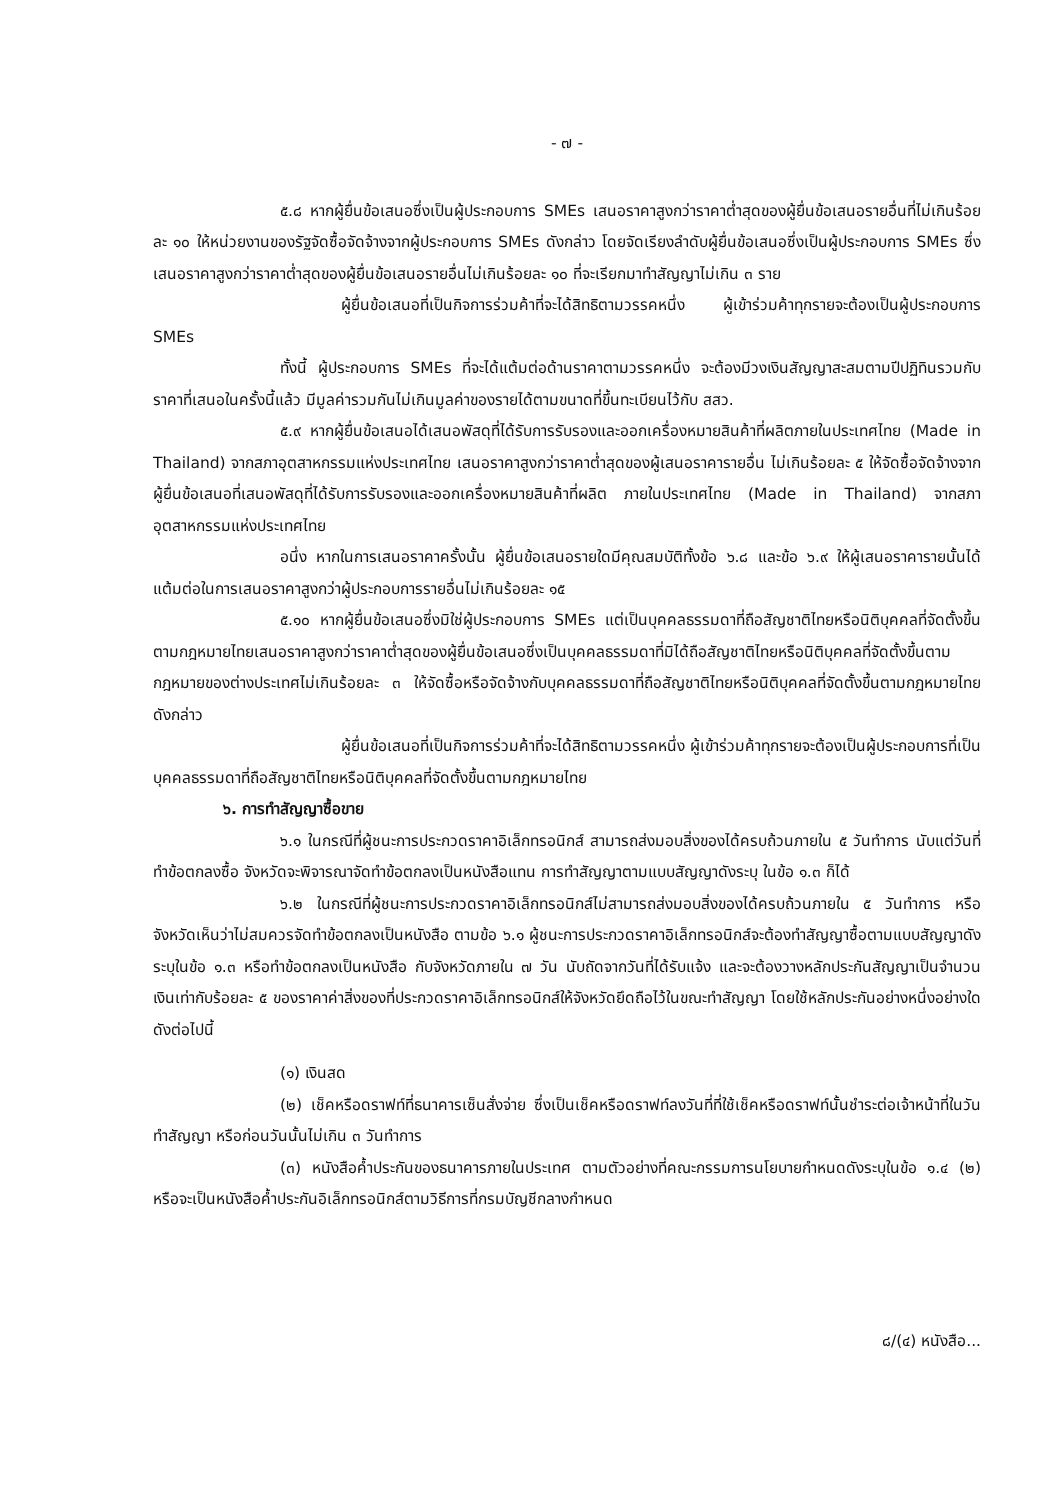- ๗ -
๕.๘ หากผู้ยื่นข้อเสนอซึ่งเป็นผู้ประกอบการ SMEs เสนอราคาสูงกว่าราคาต่ำสุดของผู้ยื่นข้อเสนอรายอื่นที่ไม่เกินร้อยละ ๑๐ ให้หน่วยงานของรัฐจัดซื้อจัดจ้างจากผู้ประกอบการ SMEs ดังกล่าว โดยจัดเรียงลำดับผู้ยื่นข้อเสนอซึ่งเป็นผู้ประกอบการ SMEs ซึ่งเสนอราคาสูงกว่าราคาต่ำสุดของผู้ยื่นข้อเสนอรายอื่นไม่เกินร้อยละ ๑๐ ที่จะเรียกมาทำสัญญาไม่เกิน ๓ ราย
ผู้ยื่นข้อเสนอที่เป็นกิจการร่วมค้าที่จะได้สิทธิตามวรรคหนึ่ง ผู้เข้าร่วมค้าทุกรายจะต้องเป็นผู้ประกอบการ SMEs
ทั้งนี้ ผู้ประกอบการ SMEs ที่จะได้แต้มต่อด้านราคาตามวรรคหนึ่ง จะต้องมีวงเงินสัญญาสะสมตามปีปฏิทินรวมกับราคาที่เสนอในครั้งนี้แล้ว มีมูลค่ารวมกันไม่เกินมูลค่าของรายได้ตามขนาดที่ขึ้นทะเบียนไว้กับ สสว.
๕.๙ หากผู้ยื่นข้อเสนอได้เสนอพัสดุที่ได้รับการรับรองและออกเครื่องหมายสินค้าที่ผลิตภายในประเทศไทย (Made in Thailand) จากสภาอุตสาหกรรมแห่งประเทศไทย เสนอราคาสูงกว่าราคาต่ำสุดของผู้เสนอราคารายอื่น ไม่เกินร้อยละ ๕ ให้จัดซื้อจัดจ้างจากผู้ยื่นข้อเสนอที่เสนอพัสดุที่ได้รับการรับรองและออกเครื่องหมายสินค้าที่ผลิต ภายในประเทศไทย (Made in Thailand) จากสภาอุตสาหกรรมแห่งประเทศไทย
อนึ่ง หากในการเสนอราคาครั้งนั้น ผู้ยื่นข้อเสนอรายใดมีคุณสมบัติทั้งข้อ ๖.๘ และข้อ ๖.๙ ให้ผู้เสนอราคารายนั้นได้แต้มต่อในการเสนอราคาสูงกว่าผู้ประกอบการรายอื่นไม่เกินร้อยละ ๑๕
๕.๑๐ หากผู้ยื่นข้อเสนอซึ่งมิใช่ผู้ประกอบการ SMEs แต่เป็นบุคคลธรรมดาที่ถือสัญชาติไทยหรือนิติบุคคลที่จัดตั้งขึ้นตามกฎหมายไทยเสนอราคาสูงกว่าราคาต่ำสุดของผู้ยื่นข้อเสนอซึ่งเป็นบุคคลธรรมดาที่มิได้ถือสัญชาติไทยหรือนิติบุคคลที่จัดตั้งขึ้นตามกฎหมายของต่างประเทศไม่เกินร้อยละ ๓ ให้จัดซื้อหรือจัดจ้างกับบุคคลธรรมดาที่ถือสัญชาติไทยหรือนิติบุคคลที่จัดตั้งขึ้นตามกฎหมายไทยดังกล่าว
ผู้ยื่นข้อเสนอที่เป็นกิจการร่วมค้าที่จะได้สิทธิตามวรรคหนึ่ง ผู้เข้าร่วมค้าทุกรายจะต้องเป็นผู้ประกอบการที่เป็นบุคคลธรรมดาที่ถือสัญชาติไทยหรือนิติบุคคลที่จัดตั้งขึ้นตามกฎหมายไทย
๖. การทำสัญญาซื้อขาย
๖.๑ ในกรณีที่ผู้ชนะการประกวดราคาอิเล็กทรอนิกส์ สามารถส่งมอบสิ่งของได้ครบถ้วนภายใน ๕ วันทำการ นับแต่วันที่ทำข้อตกลงซื้อ จังหวัดจะพิจารณาจัดทำข้อตกลงเป็นหนังสือแทน การทำสัญญาตามแบบสัญญาดังระบุ ในข้อ ๑.๓ ก็ได้
๖.๒ ในกรณีที่ผู้ชนะการประกวดราคาอิเล็กทรอนิกส์ไม่สามารถส่งมอบสิ่งของได้ครบถ้วนภายใน ๕ วันทำการ หรือ จังหวัดเห็นว่าไม่สมควรจัดทำข้อตกลงเป็นหนังสือ ตามข้อ ๖.๑ ผู้ชนะการประกวดราคาอิเล็กทรอนิกส์จะต้องทำสัญญาซื้อตามแบบสัญญาดังระบุในข้อ ๑.๓ หรือทำข้อตกลงเป็นหนังสือ กับจังหวัดภายใน ๗ วัน นับถัดจากวันที่ได้รับแจ้ง และจะต้องวางหลักประกันสัญญาเป็นจำนวนเงินเท่ากับร้อยละ ๕ ของราคาค่าสิ่งของที่ประกวดราคาอิเล็กทรอนิกส์ให้จังหวัดยึดถือไว้ในขณะทำสัญญา โดยใช้หลักประกันอย่างหนึ่งอย่างใดดังต่อไปนี้
(๑) เงินสด
(๒) เช็คหรือดราฟท์ที่ธนาคารเซ็นสั่งจ่าย ซึ่งเป็นเช็คหรือดราฟท์ลงวันที่ที่ใช้เช็คหรือดราฟท์นั้นชำระต่อเจ้าหน้าที่ในวันทำสัญญา หรือก่อนวันนั้นไม่เกิน ๓ วันทำการ
(๓) หนังสือค้ำประกันของธนาคารภายในประเทศ ตามตัวอย่างที่คณะกรรมการนโยบายกำหนดดังระบุในข้อ ๑.๔ (๒) หรือจะเป็นหนังสือค้ำประกันอิเล็กทรอนิกส์ตามวิธีการที่กรมบัญชีกลางกำหนด
๘/(๔) หนังสือ...